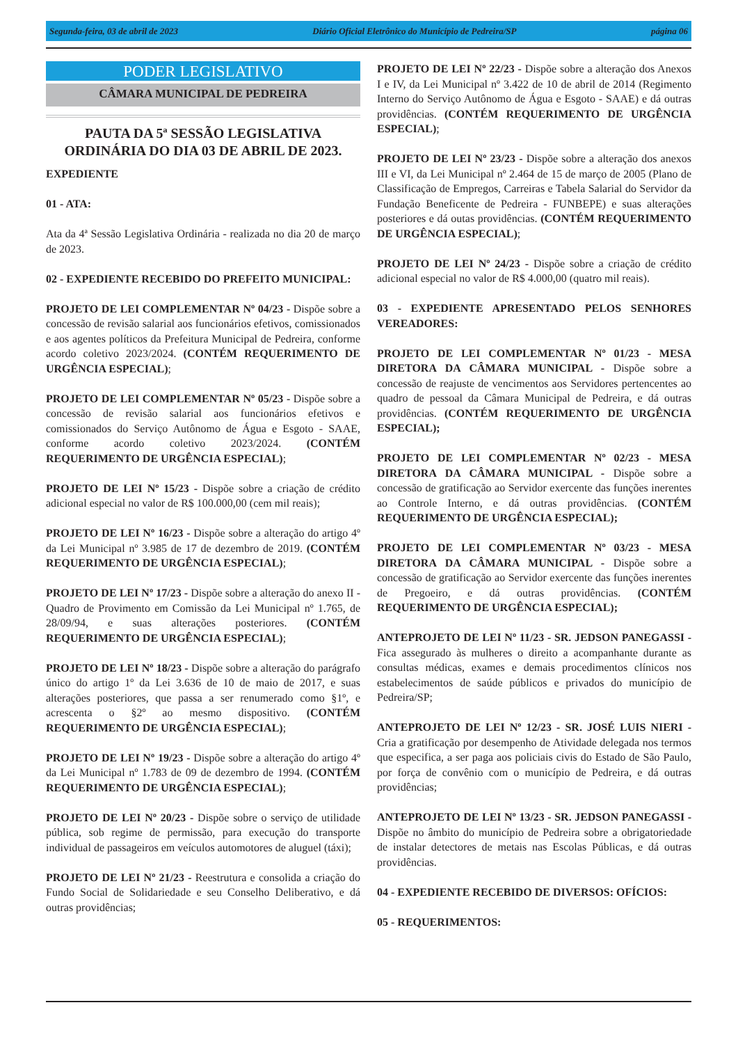Segunda-feira, 03 de abril de 2023 Diário Oficial Eletrônico do Município de Pedreira/SP página 06
PODER LEGISLATIVO
CÂMARA MUNICIPAL DE PEDREIRA
PAUTA DA 5ª SESSÃO LEGISLATIVA ORDINÁRIA DO DIA 03 DE ABRIL DE 2023.
EXPEDIENTE
01 - ATA:
Ata da 4ª Sessão Legislativa Ordinária - realizada no dia 20 de março de 2023.
02 - EXPEDIENTE RECEBIDO DO PREFEITO MUNICIPAL:
PROJETO DE LEI COMPLEMENTAR Nº 04/23 - Dispõe sobre a concessão de revisão salarial aos funcionários efetivos, comissionados e aos agentes políticos da Prefeitura Municipal de Pedreira, conforme acordo coletivo 2023/2024. (CONTÉM REQUERIMENTO DE URGÊNCIA ESPECIAL);
PROJETO DE LEI COMPLEMENTAR Nº 05/23 - Dispõe sobre a concessão de revisão salarial aos funcionários efetivos e comissionados do Serviço Autônomo de Água e Esgoto - SAAE, conforme acordo coletivo 2023/2024. (CONTÉM REQUERIMENTO DE URGÊNCIA ESPECIAL);
PROJETO DE LEI Nº 15/23 - Dispõe sobre a criação de crédito adicional especial no valor de R$ 100.000,00 (cem mil reais);
PROJETO DE LEI Nº 16/23 - Dispõe sobre a alteração do artigo 4º da Lei Municipal nº 3.985 de 17 de dezembro de 2019. (CONTÉM REQUERIMENTO DE URGÊNCIA ESPECIAL);
PROJETO DE LEI Nº 17/23 - Dispõe sobre a alteração do anexo II - Quadro de Provimento em Comissão da Lei Municipal nº 1.765, de 28/09/94, e suas alterações posteriores. (CONTÉM REQUERIMENTO DE URGÊNCIA ESPECIAL);
PROJETO DE LEI Nº 18/23 - Dispõe sobre a alteração do parágrafo único do artigo 1º da Lei 3.636 de 10 de maio de 2017, e suas alterações posteriores, que passa a ser renumerado como §1º, e acrescenta o §2º ao mesmo dispositivo. (CONTÉM REQUERIMENTO DE URGÊNCIA ESPECIAL);
PROJETO DE LEI Nº 19/23 - Dispõe sobre a alteração do artigo 4º da Lei Municipal nº 1.783 de 09 de dezembro de 1994. (CONTÉM REQUERIMENTO DE URGÊNCIA ESPECIAL);
PROJETO DE LEI Nº 20/23 - Dispõe sobre o serviço de utilidade pública, sob regime de permissão, para execução do transporte individual de passageiros em veículos automotores de aluguel (táxi);
PROJETO DE LEI Nº 21/23 - Reestrutura e consolida a criação do Fundo Social de Solidariedade e seu Conselho Deliberativo, e dá outras providências;
PROJETO DE LEI Nº 22/23 - Dispõe sobre a alteração dos Anexos I e IV, da Lei Municipal nº 3.422 de 10 de abril de 2014 (Regimento Interno do Serviço Autônomo de Água e Esgoto - SAAE) e dá outras providências. (CONTÉM REQUERIMENTO DE URGÊNCIA ESPECIAL);
PROJETO DE LEI Nº 23/23 - Dispõe sobre a alteração dos anexos III e VI, da Lei Municipal nº 2.464 de 15 de março de 2005 (Plano de Classificação de Empregos, Carreiras e Tabela Salarial do Servidor da Fundação Beneficente de Pedreira - FUNBEPE) e suas alterações posteriores e dá outas providências. (CONTÉM REQUERIMENTO DE URGÊNCIA ESPECIAL);
PROJETO DE LEI Nº 24/23 - Dispõe sobre a criação de crédito adicional especial no valor de R$ 4.000,00 (quatro mil reais).
03 - EXPEDIENTE APRESENTADO PELOS SENHORES VEREADORES:
PROJETO DE LEI COMPLEMENTAR Nº 01/23 - MESA DIRETORA DA CÂMARA MUNICIPAL - Dispõe sobre a concessão de reajuste de vencimentos aos Servidores pertencentes ao quadro de pessoal da Câmara Municipal de Pedreira, e dá outras providências. (CONTÉM REQUERIMENTO DE URGÊNCIA ESPECIAL);
PROJETO DE LEI COMPLEMENTAR Nº 02/23 - MESA DIRETORA DA CÂMARA MUNICIPAL - Dispõe sobre a concessão de gratificação ao Servidor exercente das funções inerentes ao Controle Interno, e dá outras providências. (CONTÉM REQUERIMENTO DE URGÊNCIA ESPECIAL);
PROJETO DE LEI COMPLEMENTAR Nº 03/23 - MESA DIRETORA DA CÂMARA MUNICIPAL - Dispõe sobre a concessão de gratificação ao Servidor exercente das funções inerentes de Pregoeiro, e dá outras providências. (CONTÉM REQUERIMENTO DE URGÊNCIA ESPECIAL);
ANTEPROJETO DE LEI Nº 11/23 - SR. JEDSON PANEGASSI - Fica assegurado às mulheres o direito a acompanhante durante as consultas médicas, exames e demais procedimentos clínicos nos estabelecimentos de saúde públicos e privados do município de Pedreira/SP;
ANTEPROJETO DE LEI Nº 12/23 - SR. JOSÉ LUIS NIERI - Cria a gratificação por desempenho de Atividade delegada nos termos que especifica, a ser paga aos policiais civis do Estado de São Paulo, por força de convênio com o município de Pedreira, e dá outras providências;
ANTEPROJETO DE LEI Nº 13/23 - SR. JEDSON PANEGASSI - Dispõe no âmbito do município de Pedreira sobre a obrigatoriedade de instalar detectores de metais nas Escolas Públicas, e dá outras providências.
04 - EXPEDIENTE RECEBIDO DE DIVERSOS: OFÍCIOS:
05 - REQUERIMENTOS: